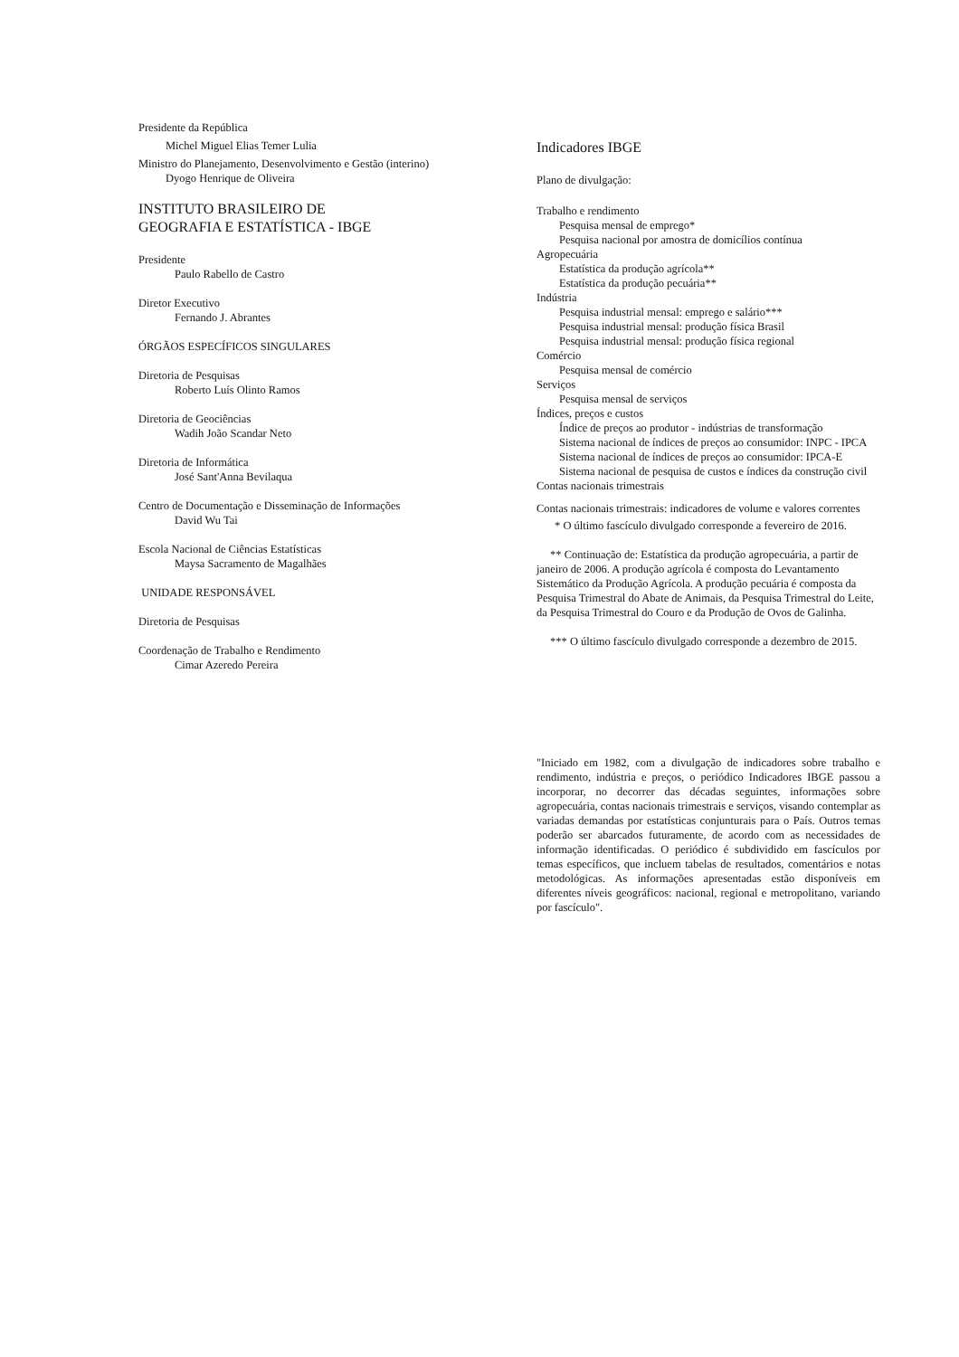Presidente da República
Michel Miguel Elias Temer Lulia
Ministro do Planejamento, Desenvolvimento e Gestão (interino)
Dyogo Henrique de Oliveira
INSTITUTO BRASILEIRO DE
GEOGRAFIA E ESTATÍSTICA - IBGE
Presidente
Paulo Rabello de Castro
Diretor Executivo
Fernando J. Abrantes
ÓRGÃOS ESPECÍFICOS SINGULARES
Diretoria de Pesquisas
Roberto Luís Olinto Ramos
Diretoria de Geociências
Wadih João Scandar Neto
Diretoria de Informática
José Sant'Anna Bevilaqua
Centro de Documentação e Disseminação de Informações
David Wu Tai
Escola Nacional de Ciências Estatísticas
Maysa Sacramento de Magalhães
UNIDADE RESPONSÁVEL
Diretoria de Pesquisas
Coordenação de Trabalho e Rendimento
Cimar Azeredo Pereira
Indicadores IBGE
Plano de divulgação:
Trabalho e rendimento
Pesquisa mensal de emprego*
Pesquisa nacional por amostra de domicílios contínua
Agropecuária
Estatística da produção agrícola**
Estatística da produção pecuária**
Indústria
Pesquisa industrial mensal: emprego e salário***
Pesquisa industrial mensal: produção física Brasil
Pesquisa industrial mensal: produção física regional
Comércio
Pesquisa mensal de comércio
Serviços
Pesquisa mensal de serviços
Índices, preços e custos
Índice de preços ao produtor - indústrias de transformação
Sistema nacional de índices de preços ao consumidor: INPC - IPCA
Sistema nacional de índices de preços ao consumidor: IPCA-E
Sistema nacional de pesquisa de custos e índices da construção civil
Contas nacionais trimestrais
Contas nacionais trimestrais: indicadores de volume e valores correntes
* O último fascículo divulgado corresponde a fevereiro de 2016.
** Continuação de: Estatística da produção agropecuária, a partir de janeiro de 2006. A produção agrícola é composta do Levantamento Sistemático da Produção Agrícola. A produção pecuária é composta da Pesquisa Trimestral do Abate de Animais, da Pesquisa Trimestral do Leite, da Pesquisa Trimestral do Couro e da Produção de Ovos de Galinha.
*** O último fascículo divulgado corresponde a dezembro de 2015.
"Iniciado em 1982, com a divulgação de indicadores sobre trabalho e rendimento, indústria e preços, o periódico Indicadores IBGE passou a incorporar, no decorrer das décadas seguintes, informações sobre agropecuária, contas nacionais trimestrais e serviços, visando contemplar as variadas demandas por estatísticas conjunturais para o País. Outros temas poderão ser abarcados futuramente, de acordo com as necessidades de informação identificadas. O periódico é subdividido em fascículos por temas específicos, que incluem tabelas de resultados, comentários e notas metodológicas. As informações apresentadas estão disponíveis em diferentes níveis geográficos: nacional, regional e metropolitano, variando por fascículo".